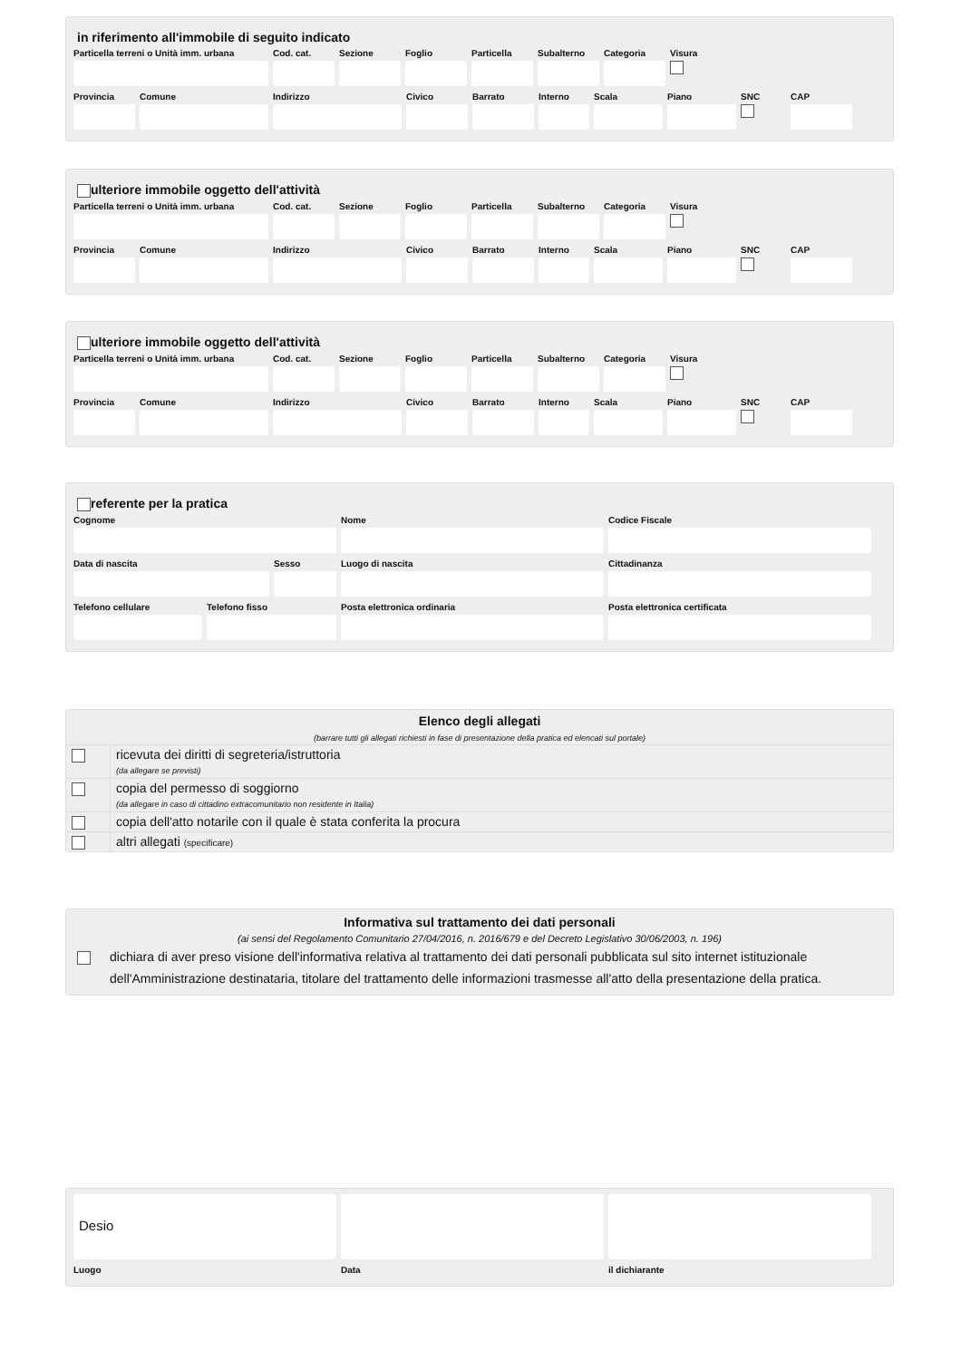in riferimento all'immobile di seguito indicato
Particella terreni o Unità imm. urbana
Cod. cat.
Sezione Foglio Particella
Subalterno
Categoria
Visura
Provincia
Comune Indirizzo Civico Barrato Interno
Scala Piano SNC CAP
ulteriore immobile oggetto dell'attività
Particella terreni o Unità imm. urbana
Cod. cat.
Sezione Foglio Particella
Subalterno
Categoria
Visura
Provincia
Comune Indirizzo Civico Barrato Interno
Scala Piano SNC CAP
ulteriore immobile oggetto dell'attività
Particella terreni o Unità imm. urbana
Cod. cat.
Sezione Foglio Particella
Subalterno
Categoria
Visura
Provincia
Comune Indirizzo Civico Barrato Interno
Scala Piano SNC CAP
referente per la pratica
Cognome Nome Codice Fiscale
Data di nascita Sesso Luogo di nascita Cittadinanza
Telefono cellulare
Telefono fisso Posta elettronica ordinaria Posta elettronica certificata
Elenco degli allegati
(barrare tutti gli allegati richiesti in fase di presentazione della pratica ed elencati sul portale)
ricevuta dei diritti di segreteria/istruttoria
(da allegare se previsti)
copia del permesso di soggiorno
(da allegare in caso di cittadino extracomunitario non residente in Italia)
copia dell'atto notarile con il quale è stata conferita la procura
altri allegati (specificare)
Informativa sul trattamento dei dati personali
(ai sensi del Regolamento Comunitario 27/04/2016, n. 2016/679 e del Decreto Legislativo 30/06/2003, n. 196)
dichiara di aver preso visione dell'informativa relativa al trattamento dei dati personali pubblicata sul sito internet istituzionale dell'Amministrazione destinataria, titolare del trattamento delle informazioni trasmesse all'atto della presentazione della pratica.
Desio
Luogo Data il dichiarante